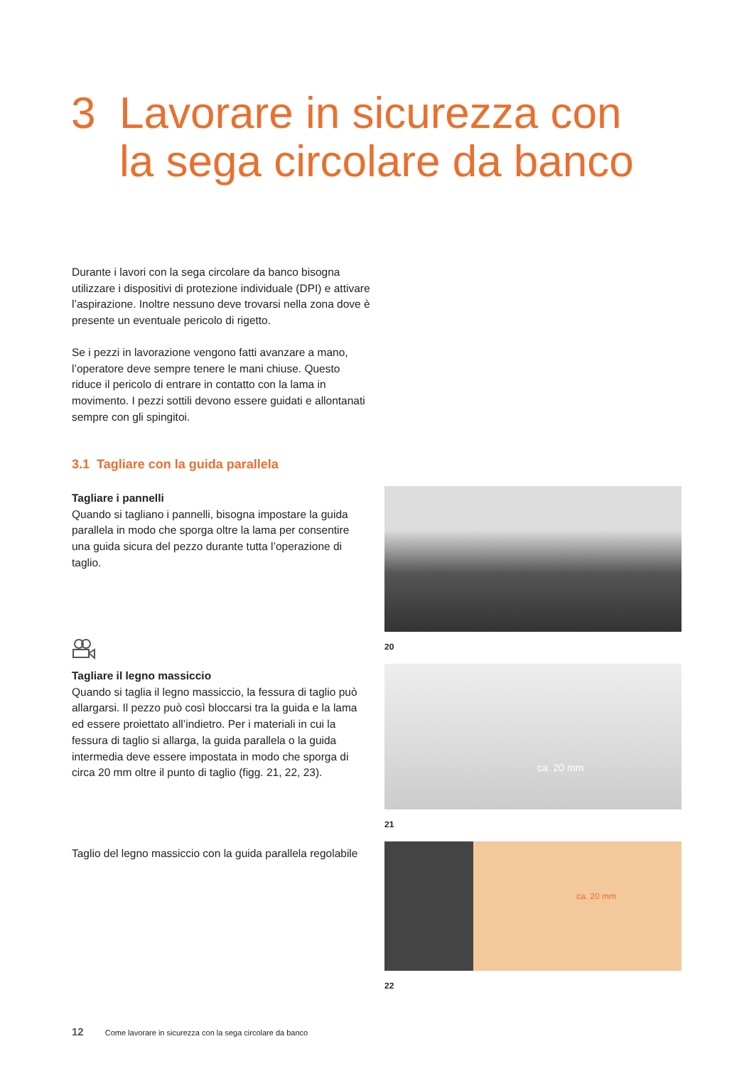3 Lavorare in sicurezza con
la sega circolare da banco
Durante i lavori con la sega circolare da banco bisogna utilizzare i dispositivi di protezione individuale (DPI) e attivare l’aspirazione. Inoltre nessuno deve trovarsi nella zona dove è presente un eventuale pericolo di rigetto.
Se i pezzi in lavorazione vengono fatti avanzare a mano, l’operatore deve sempre tenere le mani chiuse. Questo riduce il pericolo di entrare in contatto con la lama in movimento. I pezzi sottili devono essere guidati e allontanati sempre con gli spingitoi.
3.1 Tagliare con la guida parallela
Tagliare i pannelli
Quando si tagliano i pannelli, bisogna impostare la guida parallela in modo che sporga oltre la lama per consentire una guida sicura del pezzo durante tutta l’operazione di taglio.
Tagliare il legno massiccio
Quando si taglia il legno massiccio, la fessura di taglio può allargarsi. Il pezzo può così bloccarsi tra la guida e la lama ed essere proiettato all’indietro. Per i materiali in cui la fessura di taglio si allarga, la guida parallela o la guida intermedia deve essere impostata in modo che sporga di circa 20 mm oltre il punto di taglio (figg. 21, 22, 23).
Taglio del legno massiccio con la guida parallela regolabile
20
ca. 20 mm
21
ca. 20 mm
22
12 Come lavorare in sicurezza con la sega circolare da banco